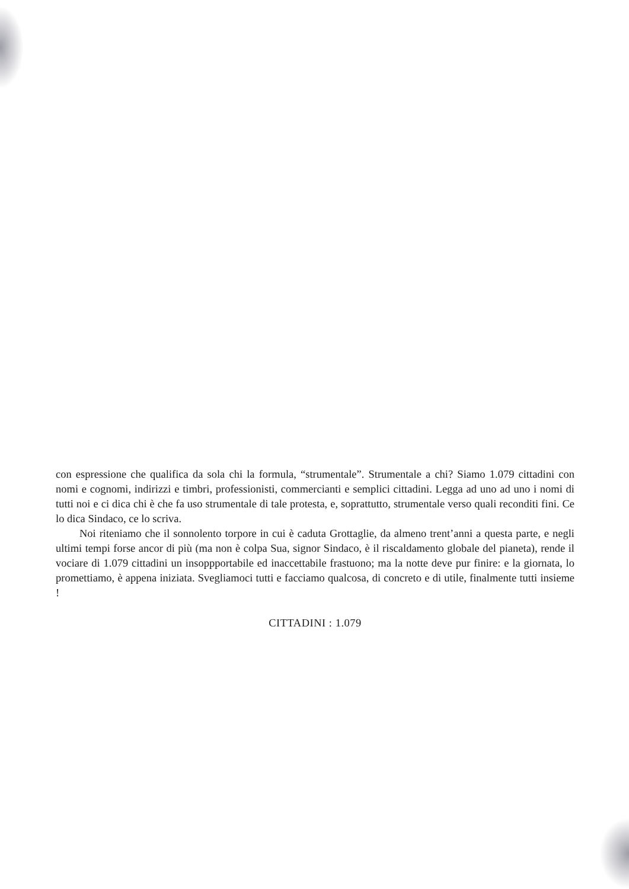con espressione che qualifica da sola chi la formula, “strumentale”. Strumentale a chi? Siamo 1.079 cittadini con nomi e cognomi, indirizzi e timbri, professionisti, commercianti e semplici cittadini. Legga ad uno ad uno i nomi di tutti noi e ci dica chi è che fa uso strumentale di tale protesta, e, soprattutto, strumentale verso quali reconditi fini. Ce lo dica Sindaco, ce lo scriva.
Noi riteniamo che il sonnolento torpore in cui è caduta Grottaglie, da almeno trent’anni a questa parte, e negli ultimi tempi forse ancor di più (ma non è colpa Sua, signor Sindaco, è il riscaldamento globale del pianeta), rende il vociare di 1.079 cittadini un insoppportabile ed inaccettabile frastuono; ma la notte deve pur finire: e la giornata, lo promettiamo, è appena iniziata. Svegliamoci tutti e facciamo qualcosa, di concreto e di utile, finalmente tutti insieme !
CITTADINI : 1.079